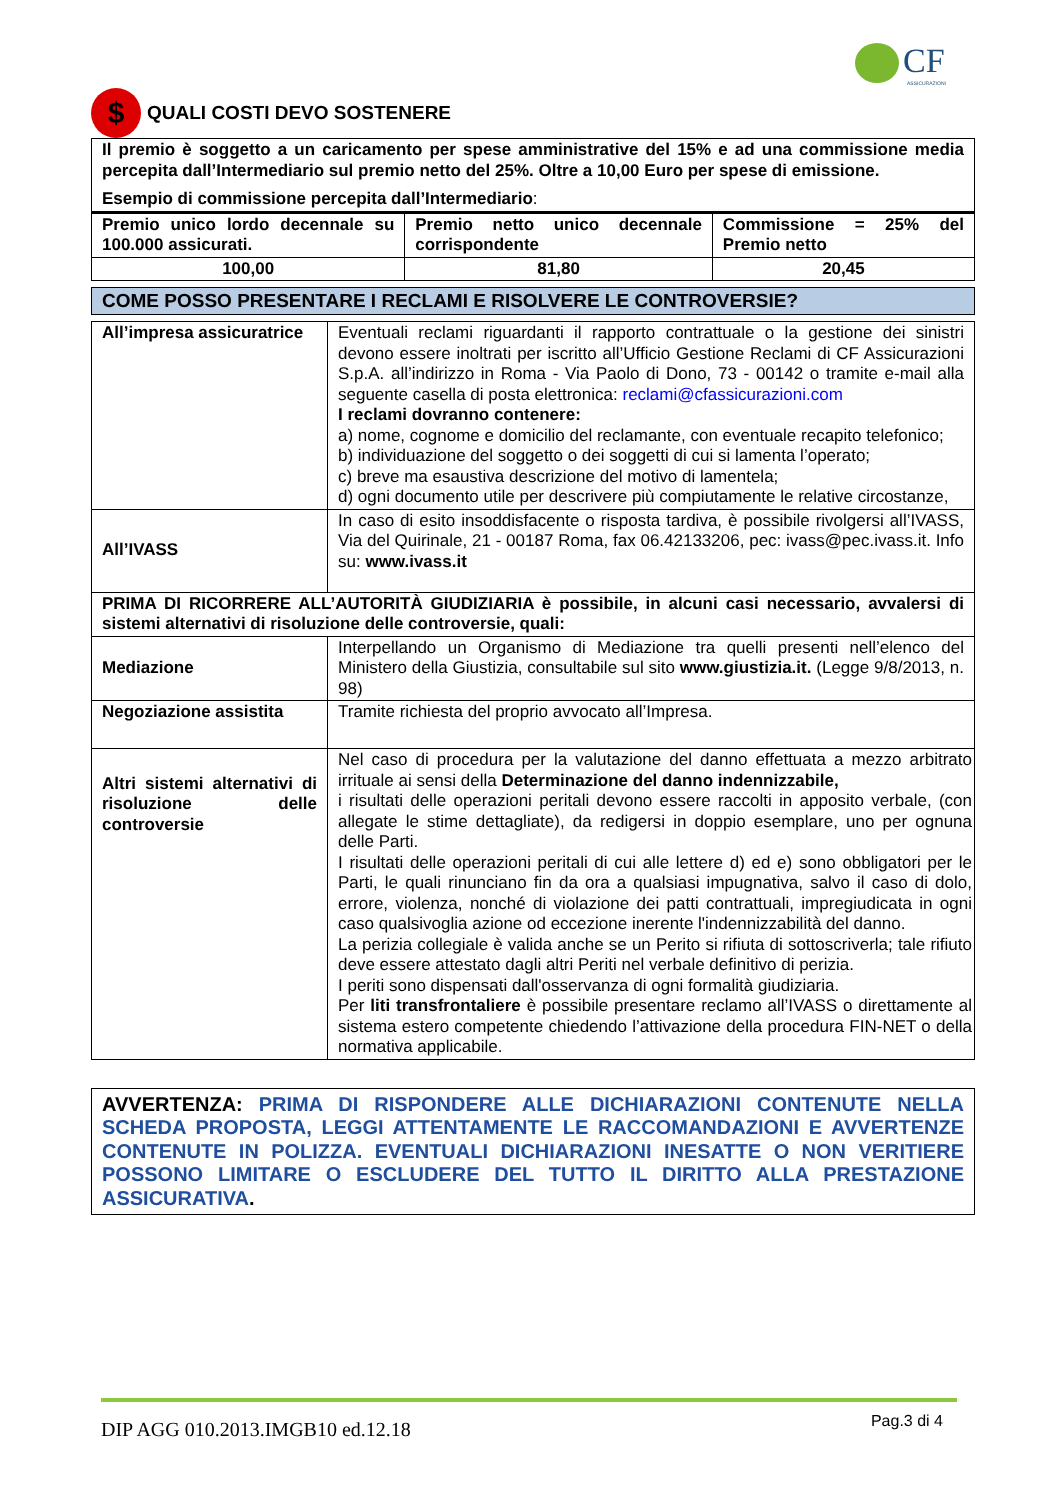CF
ASSICURAZIONI
$ QUALI COSTI DEVO SOSTENERE
| Il premio è soggetto a un caricamento per spese amministrative del 15% e ad una commissione media percepita dall’Intermediario sul premio netto del 25%. Oltre a 10,00 Euro per spese di emissione. Esempio di commissione percepita dall’Intermediario : | | |
| Premio unico lordo decennale su 100.000 assicurati. | Premio netto unico decennale corrispondente | Commissione = 25% del Premio netto |
| 100,00 | 81,80 | 20,45 |
COME POSSO PRESENTARE I RECLAMI E RISOLVERE LE CONTROVERSIE?
| All’impresa assicuratrice | Eventuali reclami riguardanti il rapporto contrattuale o la gestione dei sinistri devono essere inoltrati per iscritto all’Ufficio Gestione Reclami di CF Assicurazioni S.p.A. all’indirizzo in Roma - Via Paolo di Dono, 73 - 00142 o tramite e-mail alla seguente casella di posta elettronica: reclami@cfassicurazioni.com I reclami dovranno contenere: a) nome, cognome e domicilio del reclamante, con eventuale recapito telefonico; b) individuazione del soggetto o dei soggetti di cui si lamenta l’operato; c) breve ma esaustiva descrizione del motivo di lamentela; d) ogni documento utile per descrivere più compiutamente le relative circostanze, |
| All’IVASS | In caso di esito insoddisfacente o risposta tardiva, è possibile rivolgersi all’IVASS, Via del Quirinale, 21 - 00187 Roma, fax 06.42133206, pec: ivass@pec.ivass.it. Info su: www.ivass.it |
| PRIMA DI RICORRERE ALL’AUTORITÀ GIUDIZIARIA è possibile, in alcuni casi necessario, avvalersi di sistemi alternativi di risoluzione delle controversie, quali: | |
| Mediazione | Interpellando un Organismo di Mediazione tra quelli presenti nell’elenco del Ministero della Giustizia, consultabile sul sito www.giustizia.it. (Legge 9/8/2013, n. 98) |
| Negoziazione assistita | Tramite richiesta del proprio avvocato all’Impresa. |
| Altri sistemi alternativi di risoluzione delle controversie | Nel caso di procedura per la valutazione del danno effettuata a mezzo arbitrato irrituale ai sensi della Determinazione del danno indennizzabile, i risultati delle operazioni peritali devono essere raccolti in apposito verbale, (con allegate le stime dettagliate), da redigersi in doppio esemplare, uno per ognuna delle Parti. I risultati delle operazioni peritali di cui alle lettere d) ed e) sono obbligatori per le Parti, le quali rinunciano fin da ora a qualsiasi impugnativa, salvo il caso di dolo, errore, violenza, nonché di violazione dei patti contrattuali, impregiudicata in ogni caso qualsivoglia azione od eccezione inerente l'indennizzabilità del danno. La perizia collegiale è valida anche se un Perito si rifiuta di sottoscriverla; tale rifiuto deve essere attestato dagli altri Periti nel verbale definitivo di perizia. I periti sono dispensati dall'osservanza di ogni formalità giudiziaria. Per liti transfrontaliere è possibile presentare reclamo all’IVASS o direttamente al sistema estero competente chiedendo l’attivazione della procedura FIN-NET o della normativa applicabile. |
AVVERTENZA: PRIMA DI RISPONDERE ALLE DICHIARAZIONI CONTENUTE NELLA SCHEDA PROPOSTA, LEGGI ATTENTAMENTE LE RACCOMANDAZIONI E AVVERTENZE CONTENUTE IN POLIZZA. EVENTUALI DICHIARAZIONI INESATTE O NON VERITIERE POSSONO LIMITARE O ESCLUDERE DEL TUTTO IL DIRITTO ALLA PRESTAZIONE ASSICURATIVA.
DIP AGG 010.2013.IMGB10 ed.12.18 Pag.3 di 4